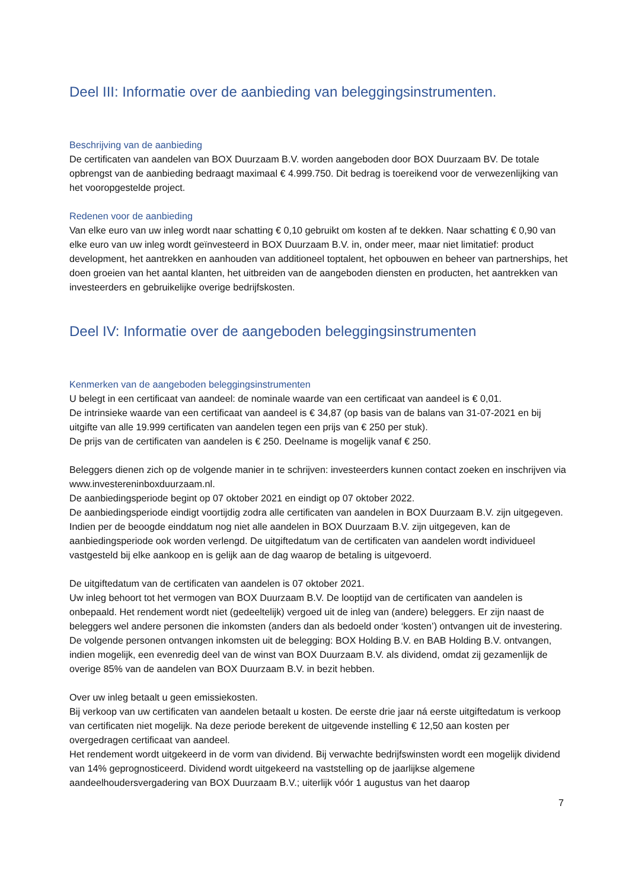Deel III: Informatie over de aanbieding van beleggingsinstrumenten.
Beschrijving van de aanbieding
De certificaten van aandelen van BOX Duurzaam B.V. worden aangeboden door BOX Duurzaam BV. De totale opbrengst van de aanbieding bedraagt maximaal € 4.999.750. Dit bedrag is toereikend voor de verwezenlijking van het vooropgestelde project.
Redenen voor de aanbieding
Van elke euro van uw inleg wordt naar schatting € 0,10 gebruikt om kosten af te dekken. Naar schatting € 0,90 van elke euro van uw inleg wordt geïnvesteerd in BOX Duurzaam B.V. in, onder meer, maar niet limitatief: product development, het aantrekken en aanhouden van additioneel toptalent, het opbouwen en beheer van partnerships, het doen groeien van het aantal klanten, het uitbreiden van de aangeboden diensten en producten, het aantrekken van investeerders en gebruikelijke overige bedrijfskosten.
Deel IV: Informatie over de aangeboden beleggingsinstrumenten
Kenmerken van de aangeboden beleggingsinstrumenten
U belegt in een certificaat van aandeel: de nominale waarde van een certificaat van aandeel is € 0,01.
De intrinsieke waarde van een certificaat van aandeel is € 34,87 (op basis van de balans van 31-07-2021 en bij uitgifte van alle 19.999 certificaten van aandelen tegen een prijs van € 250 per stuk).
De prijs van de certificaten van aandelen is € 250. Deelname is mogelijk vanaf € 250.
Beleggers dienen zich op de volgende manier in te schrijven: investeerders kunnen contact zoeken en inschrijven via www.investereninboxduurzaam.nl.
De aanbiedingsperiode begint op 07 oktober 2021 en eindigt op 07 oktober 2022.
De aanbiedingsperiode eindigt voortijdig zodra alle certificaten van aandelen in BOX Duurzaam B.V. zijn uitgegeven. Indien per de beoogde einddatum nog niet alle aandelen in BOX Duurzaam B.V. zijn uitgegeven, kan de aanbiedingsperiode ook worden verlengd. De uitgiftedatum van de certificaten van aandelen wordt individueel vastgesteld bij elke aankoop en is gelijk aan de dag waarop de betaling is uitgevoerd.
De uitgiftedatum van de certificaten van aandelen is 07 oktober 2021.
Uw inleg behoort tot het vermogen van BOX Duurzaam B.V. De looptijd van de certificaten van aandelen is onbepaald. Het rendement wordt niet (gedeeltelijk) vergoed uit de inleg van (andere) beleggers. Er zijn naast de beleggers wel andere personen die inkomsten (anders dan als bedoeld onder ‘kosten’) ontvangen uit de investering. De volgende personen ontvangen inkomsten uit de belegging: BOX Holding B.V. en BAB Holding B.V. ontvangen, indien mogelijk, een evenredig deel van de winst van BOX Duurzaam B.V. als dividend, omdat zij gezamenlijk de overige 85% van de aandelen van BOX Duurzaam B.V. in bezit hebben.
Over uw inleg betaalt u geen emissiekosten.
Bij verkoop van uw certificaten van aandelen betaalt u kosten. De eerste drie jaar ná eerste uitgiftedatum is verkoop van certificaten niet mogelijk. Na deze periode berekent de uitgevende instelling € 12,50 aan kosten per overgedragen certificaat van aandeel.
Het rendement wordt uitgekeerd in de vorm van dividend. Bij verwachte bedrijfswinsten wordt een mogelijk dividend van 14% geprognosticeerd. Dividend wordt uitgekeerd na vaststelling op de jaarlijkse algemene aandeelhoudersvergadering van BOX Duurzaam B.V.; uiterlijk vóór 1 augustus van het daarop
7